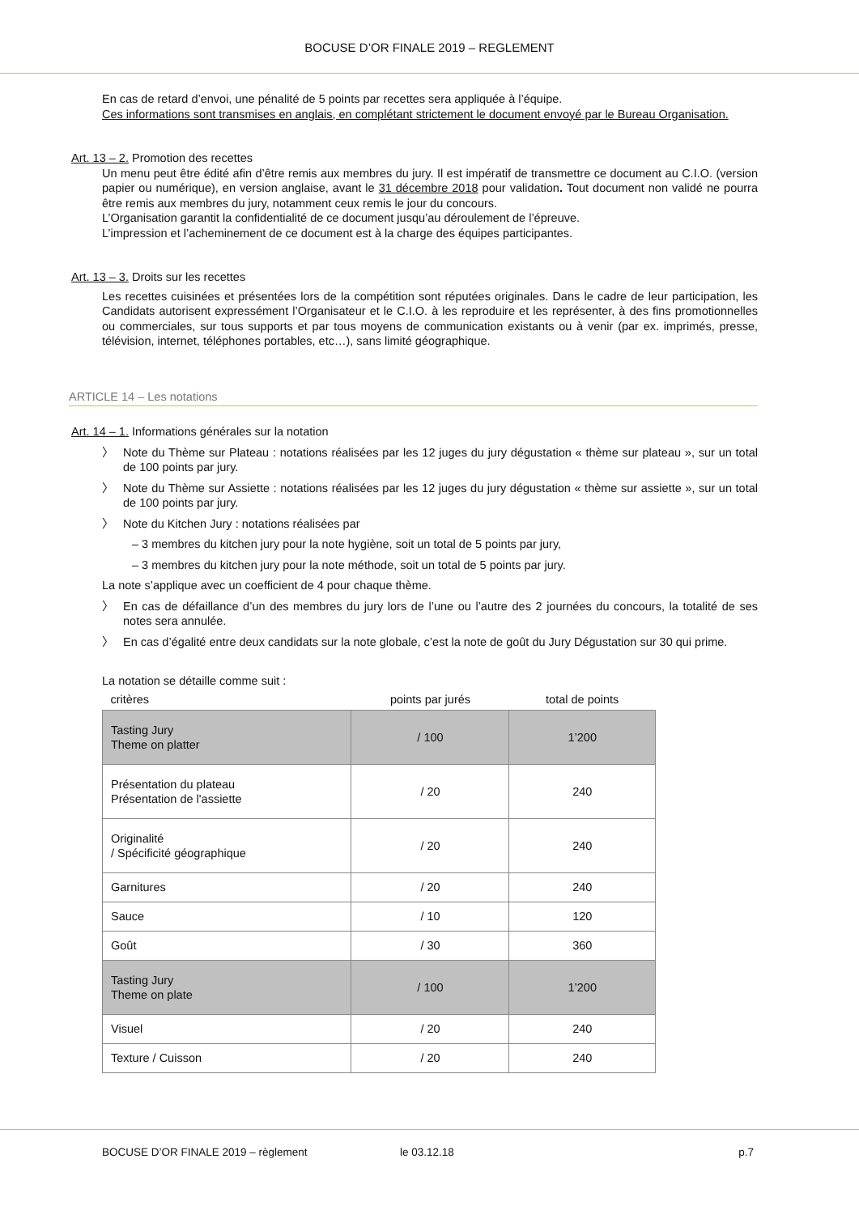BOCUSE D’OR FINALE 2019 – REGLEMENT
En cas de retard d’envoi, une pénalité de 5 points par recettes sera appliquée à l’équipe.
Ces informations sont transmises en anglais, en complétant strictement le document envoyé par le Bureau Organisation.
Art. 13 – 2. Promotion des recettes
Un menu peut être édité afin d’être remis aux membres du jury. Il est impératif de transmettre ce document au C.I.O. (version papier ou numérique), en version anglaise, avant le 31 décembre 2018 pour validation. Tout document non validé ne pourra être remis aux membres du jury, notamment ceux remis le jour du concours.
L’Organisation garantit la confidentialité de ce document jusqu’au déroulement de l’épreuve.
L’impression et l’acheminement de ce document est à la charge des équipes participantes.
Art. 13 – 3. Droits sur les recettes
Les recettes cuisinées et présentées lors de la compétition sont réputées originales. Dans le cadre de leur participation, les Candidats autorisent expressément l’Organisateur et le C.I.O. à les reproduire et les représenter, à des fins promotionnelles ou commerciales, sur tous supports et par tous moyens de communication existants ou à venir (par ex. imprimés, presse, télévision, internet, téléphones portables, etc…), sans limité géographique.
ARTICLE 14 – Les notations
Art. 14 – 1. Informations générales sur la notation
〉 Note du Thème sur Plateau : notations réalisées par les 12 juges du jury dégustation « thème sur plateau », sur un total de 100 points par jury.
〉 Note du Thème sur Assiette : notations réalisées par les 12 juges du jury dégustation « thème sur assiette », sur un total de 100 points par jury.
〉 Note du Kitchen Jury : notations réalisées par
– 3 membres du kitchen jury pour la note hygiène, soit un total de 5 points par jury,
– 3 membres du kitchen jury pour la note méthode, soit un total de 5 points par jury.
La note s’applique avec un coefficient de 4 pour chaque thème.
〉 En cas de défaillance d’un des membres du jury lors de l’une ou l’autre des 2 journées du concours, la totalité de ses notes sera annulée.
〉 En cas d’égalité entre deux candidats sur la note globale, c’est la note de goût du Jury Dégustation sur 30 qui prime.
La notation se détaille comme suit :
| critères | points par jurés | total de points |
| Tasting Jury Theme on platter | / 100 | 1’200 |
| Présentation du plateau Présentation de l'assiette | / 20 | 240 |
| Originalité / Spécificité géographique | / 20 | 240 |
| Garnitures | / 20 | 240 |
| Sauce | / 10 | 120 |
| Goût | / 30 | 360 |
| Tasting Jury Theme on plate | / 100 | 1’200 |
| Visuel | / 20 | 240 |
| Texture / Cuisson | / 20 | 240 |
BOCUSE D’OR FINALE 2019 – règlement le 03.12.18 p.7